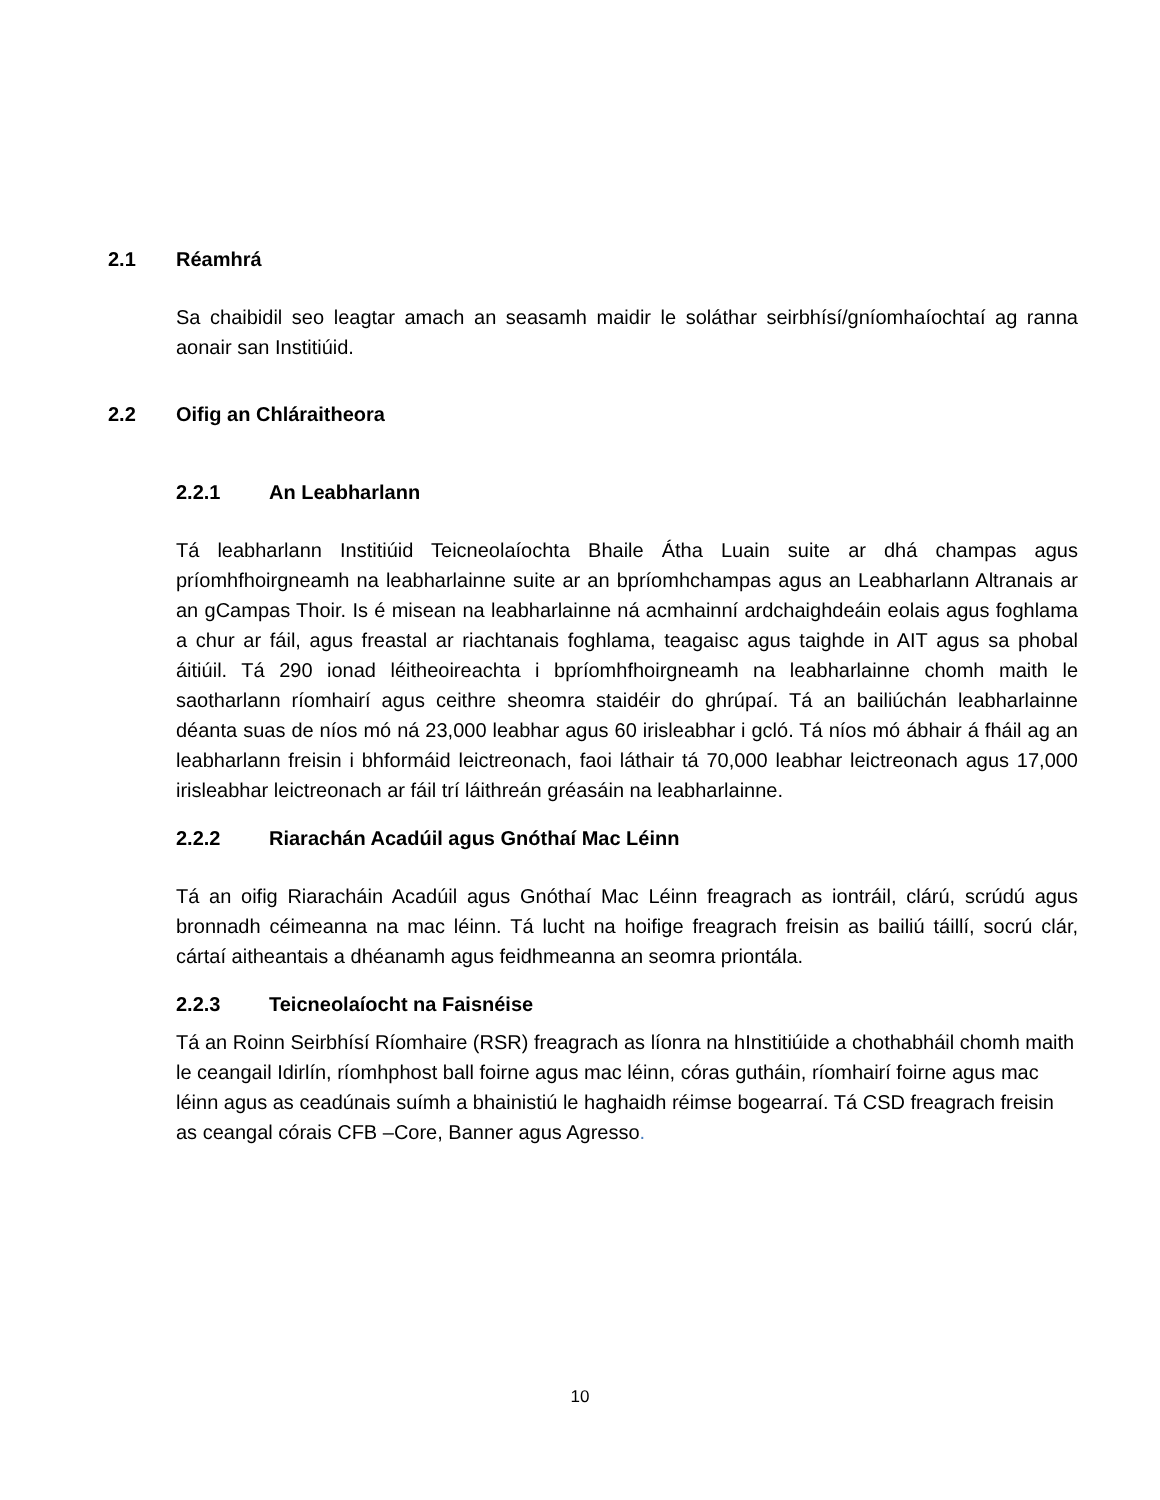2.1 Réamhrá
Sa chaibidil seo leagtar amach an seasamh maidir le soláthar seirbhísí/gníomhaíochtaí ag ranna aonair san Institiúid.
2.2 Oifig an Chláraitheora
2.2.1 An Leabharlann
Tá leabharlann Institiúid Teicneolaíochta Bhaile Átha Luain suite ar dhá champas agus príomhfhoirgneamh na leabharlainne suite ar an bpríomhchampas agus an Leabharlann Altranais ar an gCampas Thoir. Is é misean na leabharlainne ná acmhainní ardchaighdeáin eolais agus foghlama a chur ar fáil, agus freastal ar riachtanais foghlama, teagaisc agus taighde in AIT agus sa phobal áitiúil. Tá 290 ionad léitheoireachta i bpríomhfhoirgneamh na leabharlainne chomh maith le saotharlann ríomhairí agus ceithre sheomra staidéir do ghrúpaí. Tá an bailiúchán leabharlainne déanta suas de níos mó ná 23,000 leabhar agus 60 irisleabhar i gcló. Tá níos mó ábhair á fháil ag an leabharlann freisin i bhformáid leictreonach, faoi láthair tá 70,000 leabhar leictreonach agus 17,000 irisleabhar leictreonach ar fáil trí láithreán gréasáin na leabharlainne.
2.2.2 Riarachán Acadúil agus Gnóthaí Mac Léinn
Tá an oifig Riaracháin Acadúil agus Gnóthaí Mac Léinn freagrach as iontráil, clárú, scrúdú agus bronnadh céimeanna na mac léinn. Tá lucht na hoifige freagrach freisin as bailiú táillí, socrú clár, cártaí aitheantais a dhéanamh agus feidhmeanna an seomra priontála.
2.2.3 Teicneolaíocht na Faisnéise
Tá an Roinn Seirbhísí Ríomhaire (RSR) freagrach as líonra na hInstitiúide a chothabháil chomh maith le ceangail Idirlín, ríomhphost ball foirne agus mac léinn, córas gutháin, ríomhairí foirne agus mac léinn agus as ceadúnais suímh a bhainistiú le haghaidh réimse bogearraí. Tá CSD freagrach freisin as ceangal córais CFB –Core, Banner agus Agresso.
10